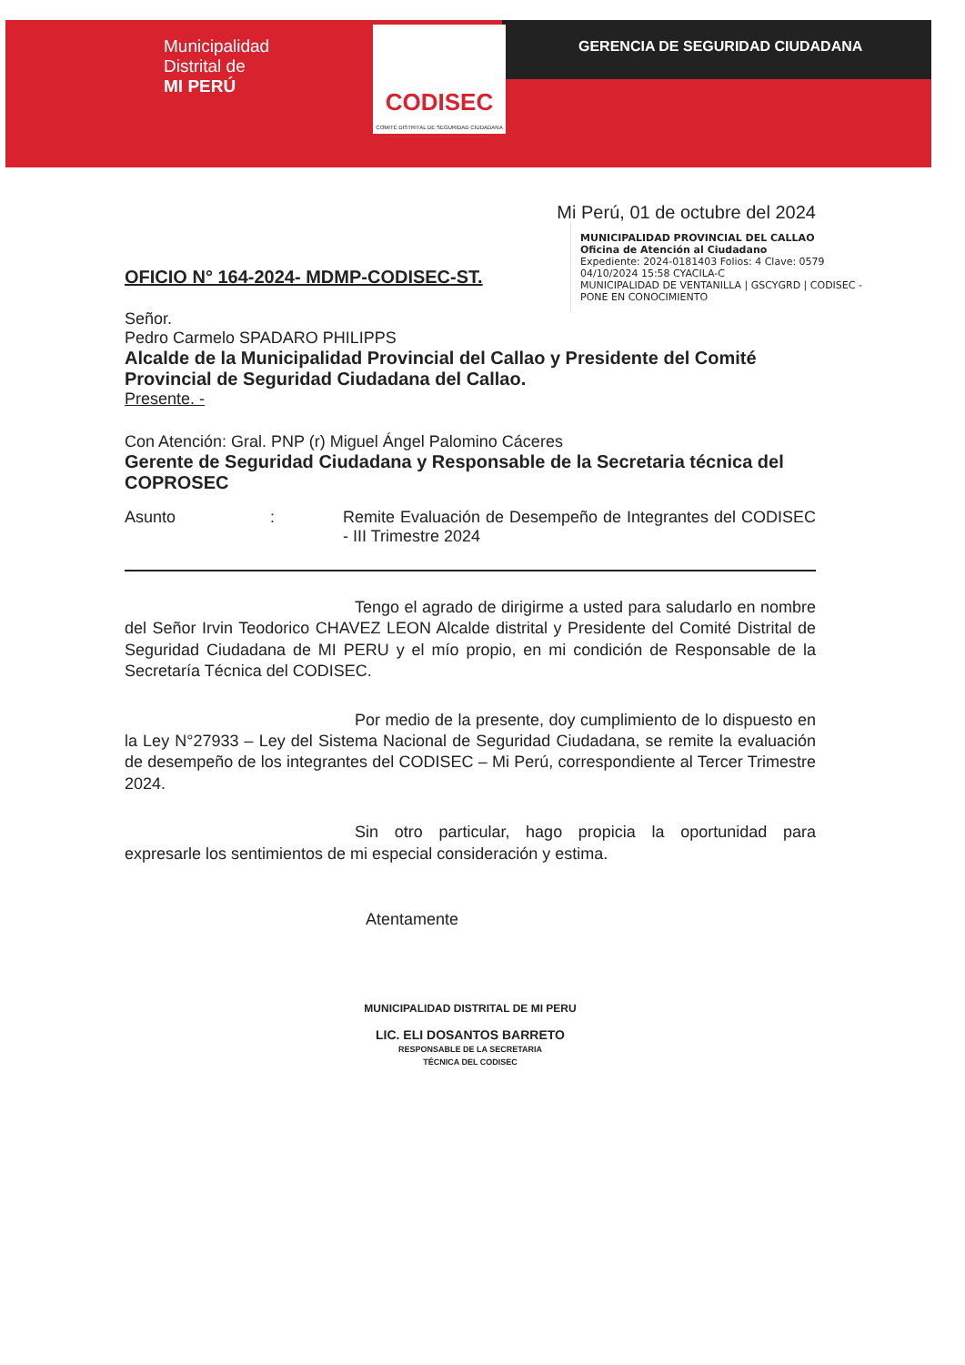Municipalidad
Distrital de
MI PERÚ
CODISEC
COMITÉ DISTRITAL DE SEGURIDAD CIUDADANA
GERENCIA DE SEGURIDAD CIUDADANA
Mi Perú, 01 de octubre del 2024
MUNICIPALIDAD PROVINCIAL DEL CALLAO
Oficina de Atención al Ciudadano
Expediente: 2024-0181403 Folios: 4 Clave: 0579
04/10/2024 15:58 CYACILA-C
MUNICIPALIDAD DE VENTANILLA | GSCYGRD | CODISEC -
PONE EN CONOCIMIENTO
OFICIO N° 164-2024- MDMP-CODISEC-ST.
Señor.
Pedro Carmelo SPADARO PHILIPPS
Alcalde de la Municipalidad Provincial del Callao y Presidente del Comité Provincial de Seguridad Ciudadana del Callao.
Presente. -
Con Atención: Gral. PNP (r) Miguel Ángel Palomino Cáceres
Gerente de Seguridad Ciudadana y Responsable de la Secretaria técnica del COPROSEC
Asunto: Remite Evaluación de Desempeño de Integrantes del CODISEC - III Trimestre 2024
Tengo el agrado de dirigirme a usted para saludarlo en nombre del Señor Irvin Teodorico CHAVEZ LEON Alcalde distrital y Presidente del Comité Distrital de Seguridad Ciudadana de MI PERU y el mío propio, en mi condición de Responsable de la Secretaría Técnica del CODISEC.
Por medio de la presente, doy cumplimiento de lo dispuesto en la Ley N°27933 – Ley del Sistema Nacional de Seguridad Ciudadana, se remite la evaluación de desempeño de los integrantes del CODISEC – Mi Perú, correspondiente al Tercer Trimestre 2024.
Sin otro particular, hago propicia la oportunidad para expresarle los sentimientos de mi especial consideración y estima.
Atentamente
MUNICIPALIDAD DISTRITAL DE MI PERU
LIC. ELI DOSANTOS BARRETO
RESPONSABLE DE LA SECRETARIA
TÉCNICA DEL CODISEC